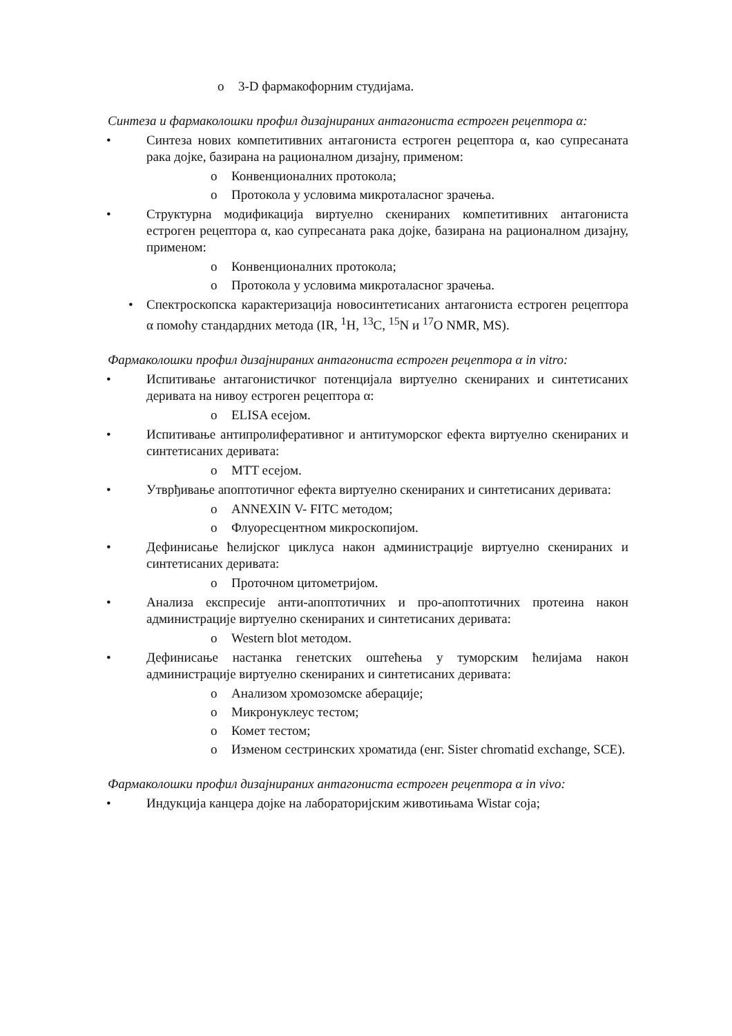o 3-D фармакофорним студијама.
Синтеза и фармаколошки профил дизајнираних антагониста естроген рецептора α:
• Синтеза нових компетитивних антагониста естроген рецептора α, као супресаната рака дојке, базирана на рационалном дизајну, применом:
o Конвенционалних протокола;
o Протокола у условима микроталасног зрачења.
• Структурна модификација виртуелно скенираних компетитивних антагониста естроген рецептора α, као супресаната рака дојке, базирана на рационалном дизајну, применом:
o Конвенционалних протокола;
o Протокола у условима микроталасног зрачења.
• Спектроскопска карактеризација новосинтетисаних антагониста естроген рецептора α помоћу стандардних метода (IR, <sup>1</sup>H, <sup>13</sup>C, <sup>15</sup>N и <sup>17</sup>O NMR, MS).
Фармаколошки профил дизајнираних антагониста естроген рецептора α in vitro:
• Испитивање антагонистичког потенцијала виртуелно скенираних и синтетисаних деривата на нивоу естроген рецептора α:
o ELISA есејом.
• Испитивање антипролиферативног и антитуморског ефекта виртуелно скенираних и синтетисаних деривата:
o MTT есејом.
• Утврђивање апоптотичног ефекта виртуелно скенираних и синтетисаних деривата:
o ANNEXIN V- FITC методом;
o Флуоресцентном микроскопијом.
• Дефинисање ћелијског циклуса након администрације виртуелно скенираних и синтетисаних деривата:
o Проточном цитометријом.
• Анализа експресије анти-апоптотичних и про-апоптотичних протеина након администрације виртуелно скенираних и синтетисаних деривата:
o Western blot методом.
• Дефинисање настанка генетских оштећења у туморским ћелијама након администрације виртуелно скенираних и синтетисаних деривата:
o Анализом хромозомске аберације;
o Микронуклеус тестом;
o Комет тестом;
o Изменом сестринских хроматида (енг. Sister chromatid exchange, SCE).
Фармаколошки профил дизајнираних антагониста естроген рецептора α in vivo:
• Индукција канцера дојке на лабораторијским животињама Wistar соја;